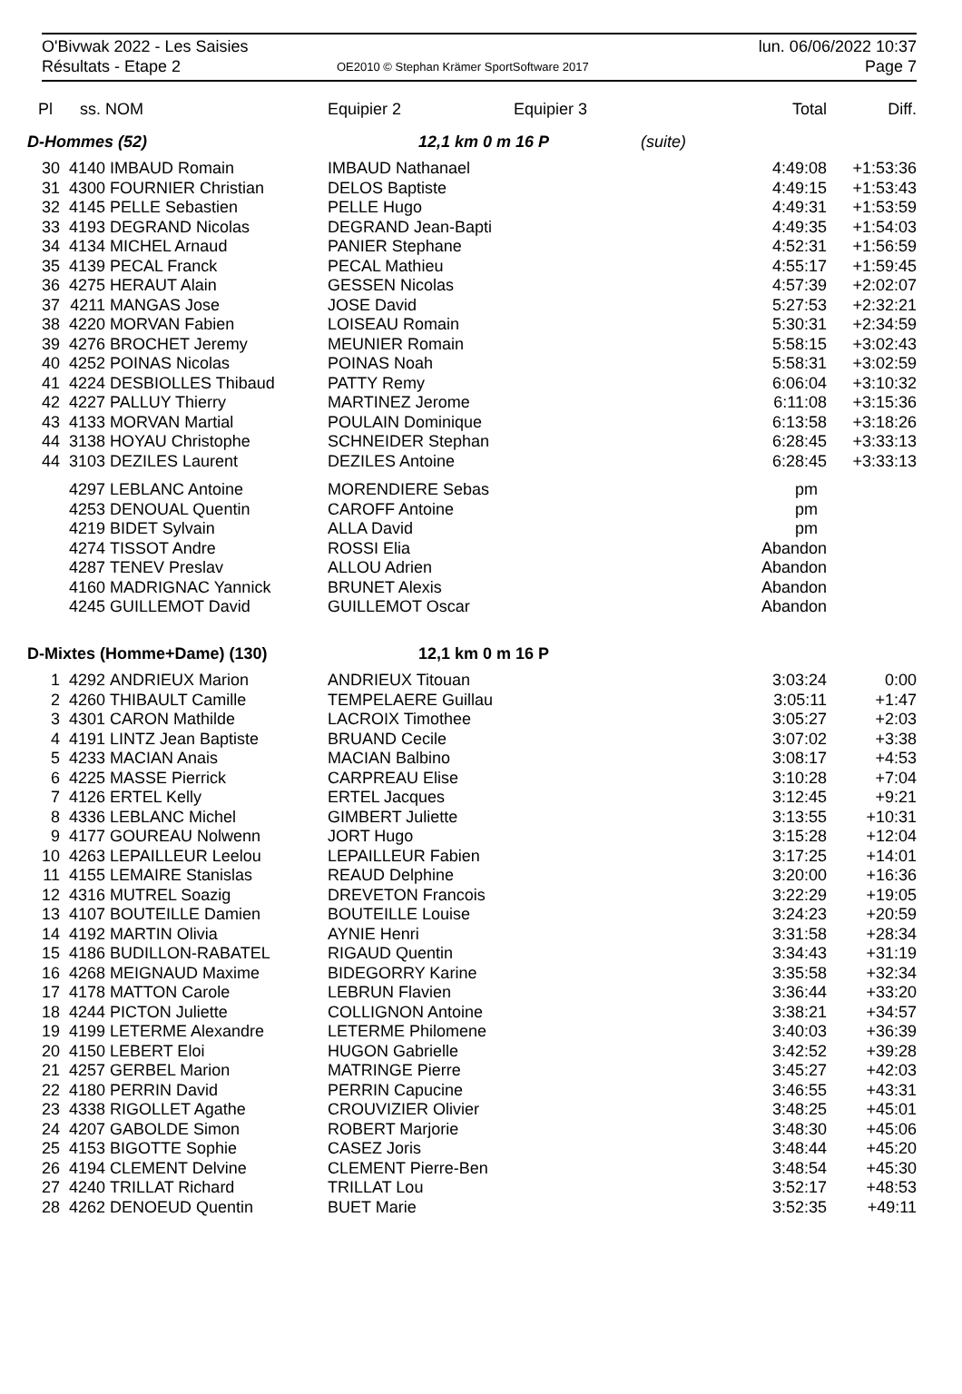O'Bivwak 2022 - Les Saisies
Résultats - Etape 2
OE2010 © Stephan Krämer SportSoftware 2017
lun. 06/06/2022 10:37
Page 7
| Pl | ss. | NOM | Equipier 2 | Equipier 3 | | Total | Diff. |
| --- | --- | --- | --- | --- | --- | --- | --- |
| D-Hommes (52) | | | 12,1 km 0 m 16 P | | (suite) | | |
| 30 | 4140 | IMBAUD Romain | IMBAUD Nathanael | | | 4:49:08 | +1:53:36 |
| 31 | 4300 | FOURNIER Christian | DELOS Baptiste | | | 4:49:15 | +1:53:43 |
| 32 | 4145 | PELLE Sebastien | PELLE Hugo | | | 4:49:31 | +1:53:59 |
| 33 | 4193 | DEGRAND Nicolas | DEGRAND Jean-Bapti | | | 4:49:35 | +1:54:03 |
| 34 | 4134 | MICHEL Arnaud | PANIER Stephane | | | 4:52:31 | +1:56:59 |
| 35 | 4139 | PECAL Franck | PECAL Mathieu | | | 4:55:17 | +1:59:45 |
| 36 | 4275 | HERAUT Alain | GESSEN Nicolas | | | 4:57:39 | +2:02:07 |
| 37 | 4211 | MANGAS Jose | JOSE David | | | 5:27:53 | +2:32:21 |
| 38 | 4220 | MORVAN Fabien | LOISEAU Romain | | | 5:30:31 | +2:34:59 |
| 39 | 4276 | BROCHET Jeremy | MEUNIER Romain | | | 5:58:15 | +3:02:43 |
| 40 | 4252 | POINAS Nicolas | POINAS Noah | | | 5:58:31 | +3:02:59 |
| 41 | 4224 | DESBIOLLES Thibaud | PATTY Remy | | | 6:06:04 | +3:10:32 |
| 42 | 4227 | PALLUY Thierry | MARTINEZ Jerome | | | 6:11:08 | +3:15:36 |
| 43 | 4133 | MORVAN Martial | POULAIN Dominique | | | 6:13:58 | +3:18:26 |
| 44 | 3138 | HOYAU Christophe | SCHNEIDER Stephan | | | 6:28:45 | +3:33:13 |
| 44 | 3103 | DEZILES Laurent | DEZILES Antoine | | | 6:28:45 | +3:33:13 |
| | 4297 | LEBLANC Antoine | MORENDIERE Sebas | | | pm | |
| | 4253 | DENOUAL Quentin | CAROFF Antoine | | | pm | |
| | 4219 | BIDET Sylvain | ALLA David | | | pm | |
| | 4274 | TISSOT Andre | ROSSI Elia | | | Abandon | |
| | 4287 | TENEV Preslav | ALLOU Adrien | | | Abandon | |
| | 4160 | MADRIGNAC Yannick | BRUNET Alexis | | | Abandon | |
| | 4245 | GUILLEMOT David | GUILLEMOT Oscar | | | Abandon | |
| D-Mixtes (Homme+Dame) (130) | | | 12,1 km 0 m 16 P | | | | |
| 1 | 4292 | ANDRIEUX Marion | ANDRIEUX Titouan | | | 3:03:24 | 0:00 |
| 2 | 4260 | THIBAULT Camille | TEMPELAERE Guillau | | | 3:05:11 | +1:47 |
| 3 | 4301 | CARON Mathilde | LACROIX Timothee | | | 3:05:27 | +2:03 |
| 4 | 4191 | LINTZ Jean Baptiste | BRUAND Cecile | | | 3:07:02 | +3:38 |
| 5 | 4233 | MACIAN Anais | MACIAN Balbino | | | 3:08:17 | +4:53 |
| 6 | 4225 | MASSE Pierrick | CARPREAU Elise | | | 3:10:28 | +7:04 |
| 7 | 4126 | ERTEL Kelly | ERTEL Jacques | | | 3:12:45 | +9:21 |
| 8 | 4336 | LEBLANC Michel | GIMBERT Juliette | | | 3:13:55 | +10:31 |
| 9 | 4177 | GOUREAU Nolwenn | JORT Hugo | | | 3:15:28 | +12:04 |
| 10 | 4263 | LEPAILLEUR Leelou | LEPAILLEUR Fabien | | | 3:17:25 | +14:01 |
| 11 | 4155 | LEMAIRE Stanislas | REAUD Delphine | | | 3:20:00 | +16:36 |
| 12 | 4316 | MUTREL Soazig | DREVETON Francois | | | 3:22:29 | +19:05 |
| 13 | 4107 | BOUTEILLE Damien | BOUTEILLE Louise | | | 3:24:23 | +20:59 |
| 14 | 4192 | MARTIN Olivia | AYNIE Henri | | | 3:31:58 | +28:34 |
| 15 | 4186 | BUDILLON-RABATEL | RIGAUD Quentin | | | 3:34:43 | +31:19 |
| 16 | 4268 | MEIGNAUD Maxime | BIDEGORRY Karine | | | 3:35:58 | +32:34 |
| 17 | 4178 | MATTON Carole | LEBRUN Flavien | | | 3:36:44 | +33:20 |
| 18 | 4244 | PICTON Juliette | COLLIGNON Antoine | | | 3:38:21 | +34:57 |
| 19 | 4199 | LETERME Alexandre | LETERME Philomene | | | 3:40:03 | +36:39 |
| 20 | 4150 | LEBERT Eloi | HUGON Gabrielle | | | 3:42:52 | +39:28 |
| 21 | 4257 | GERBEL Marion | MATRINGE Pierre | | | 3:45:27 | +42:03 |
| 22 | 4180 | PERRIN David | PERRIN Capucine | | | 3:46:55 | +43:31 |
| 23 | 4338 | RIGOLLET Agathe | CROUVIZIER Olivier | | | 3:48:25 | +45:01 |
| 24 | 4207 | GABOLDE Simon | ROBERT Marjorie | | | 3:48:30 | +45:06 |
| 25 | 4153 | BIGOTTE Sophie | CASEZ Joris | | | 3:48:44 | +45:20 |
| 26 | 4194 | CLEMENT Delvine | CLEMENT Pierre-Ben | | | 3:48:54 | +45:30 |
| 27 | 4240 | TRILLAT Richard | TRILLAT Lou | | | 3:52:17 | +48:53 |
| 28 | 4262 | DENOEUD Quentin | BUET Marie | | | 3:52:35 | +49:11 |